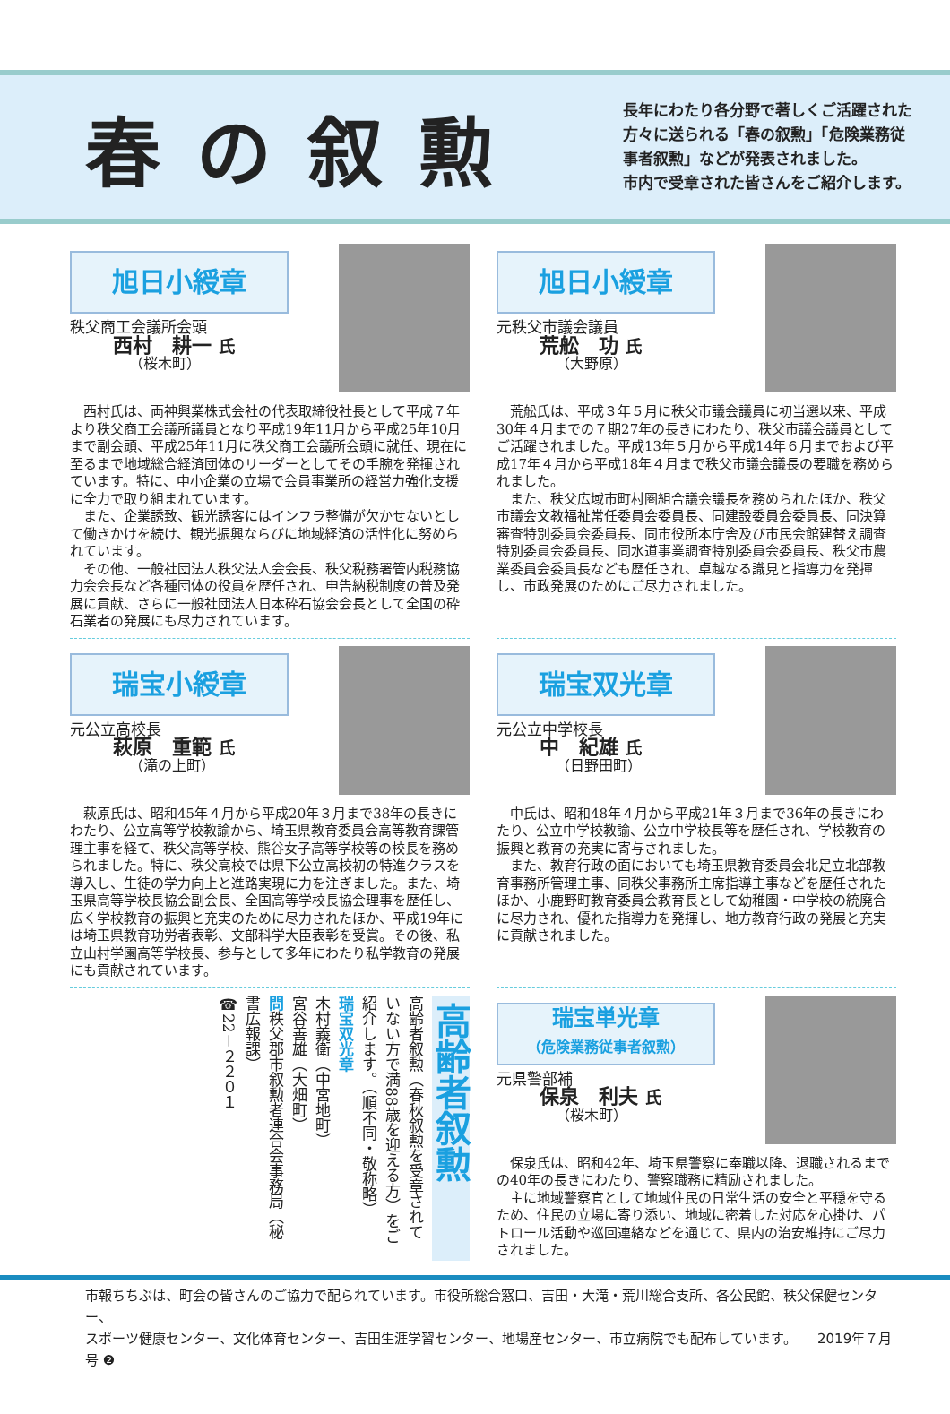春の叙勲
長年にわたり各分野で著しくご活躍された
方々に送られる「春の叙勲」「危険業務従
事者叙勲」などが発表されました。
市内で受章された皆さんをご紹介します。
旭日小綬章
秩父商工会議所会頭
西村　耕一 氏
（桜木町）
西村氏は、両神興業株式会社の代表取締役社長として平成７年より秩父商工会議所議員となり平成19年11月から平成25年10月まで副会頭、平成25年11月に秩父商工会議所会頭に就任、現在に至るまで地域総合経済団体のリーダーとしてその手腕を発揮されています。特に、中小企業の立場で会員事業所の経営力強化支援に全力で取り組まれています。
また、企業誘致、観光誘客にはインフラ整備が欠かせないとして働きかけを続け、観光振興ならびに地域経済の活性化に努められています。
その他、一般社団法人秩父法人会会長、秩父税務署管内税務協力会会長など各種団体の役員を歴任され、申告納税制度の普及発展に貢献、さらに一般社団法人日本砕石協会会長として全国の砕石業者の発展にも尽力されています。
旭日小綬章
元秩父市議会議員
荒舩　功 氏
（大野原）
荒舩氏は、平成３年５月に秩父市議会議員に初当選以来、平成30年４月までの７期27年の長きにわたり、秩父市議会議員としてご活躍されました。平成13年５月から平成14年６月までおよび平成17年４月から平成18年４月まで秩父市議会議長の要職を務められました。
また、秩父広域市町村圏組合議会議長を務められたほか、秩父市議会文教福祉常任委員会委員長、同建設委員会委員長、同決算審査特別委員会委員長、同市役所本庁舎及び市民会館建替え調査特別委員会委員長、同水道事業調査特別委員会委員長、秩父市農業委員会委員長なども歴任され、卓越なる識見と指導力を発揮し、市政発展のためにご尽力されました。
瑞宝小綬章
元公立高校長
萩原　重範 氏
（滝の上町）
萩原氏は、昭和45年４月から平成20年３月まで38年の長きにわたり、公立高等学校教諭から、埼玉県教育委員会高等教育課管理主事を経て、秩父高等学校、熊谷女子高等学校等の校長を務められました。特に、秩父高校では県下公立高校初の特進クラスを導入し、生徒の学力向上と進路実現に力を注ぎました。また、埼玉県高等学校長協会副会長、全国高等学校長協会理事を歴任し、広く学校教育の振興と充実のために尽力されたほか、平成19年には埼玉県教育功労者表彰、文部科学大臣表彰を受賞。その後、私立山村学園高等学校長、参与として多年にわたり私学教育の発展にも貢献されています。
瑞宝双光章
元公立中学校長
中　紀雄 氏
（日野田町）
中氏は、昭和48年４月から平成21年３月まで36年の長きにわたり、公立中学校教諭、公立中学校長等を歴任され、学校教育の振興と教育の充実に寄与されました。
また、教育行政の面においても埼玉県教育委員会北足立北部教育事務所管理主事、同秩父事務所主席指導主事などを歴任されたほか、小鹿野町教育委員会教育長として幼稚園・中学校の統廃合に尽力され、優れた指導力を発揮し、地方教育行政の発展と充実に貢献されました。
高齢者叙勲
高齢者叙勲（春秋叙勲を受章されていない方で満88歳を迎える方）をご紹介します。（順不同・敬称略）
瑞宝双光章
木村義衛（中宮地町）
宮谷善雄（大畑町）
問秩父郡市叙勲者連合会事務局（秘書広報課）
☎22－２２０１
瑞宝単光章
（危険業務従事者叙勲）
元県警部補
保泉　利夫 氏
（桜木町）
保泉氏は、昭和42年、埼玉県警察に奉職以降、退職されるまでの40年の長きにわたり、警察職務に精励されました。
主に地域警察官として地域住民の日常生活の安全と平穏を守るため、住民の立場に寄り添い、地域に密着した対応を心掛け、パトロール活動や巡回連絡などを通じて、県内の治安維持にご尽力されました。
市報ちちぶは、町会の皆さんのご協力で配られています。市役所総合窓口、吉田・大滝・荒川総合支所、各公民館、秩父保健センター、
スポーツ健康センター、文化体育センター、吉田生涯学習センター、地場産センター、市立病院でも配布しています。　　2019年７月号 ❷